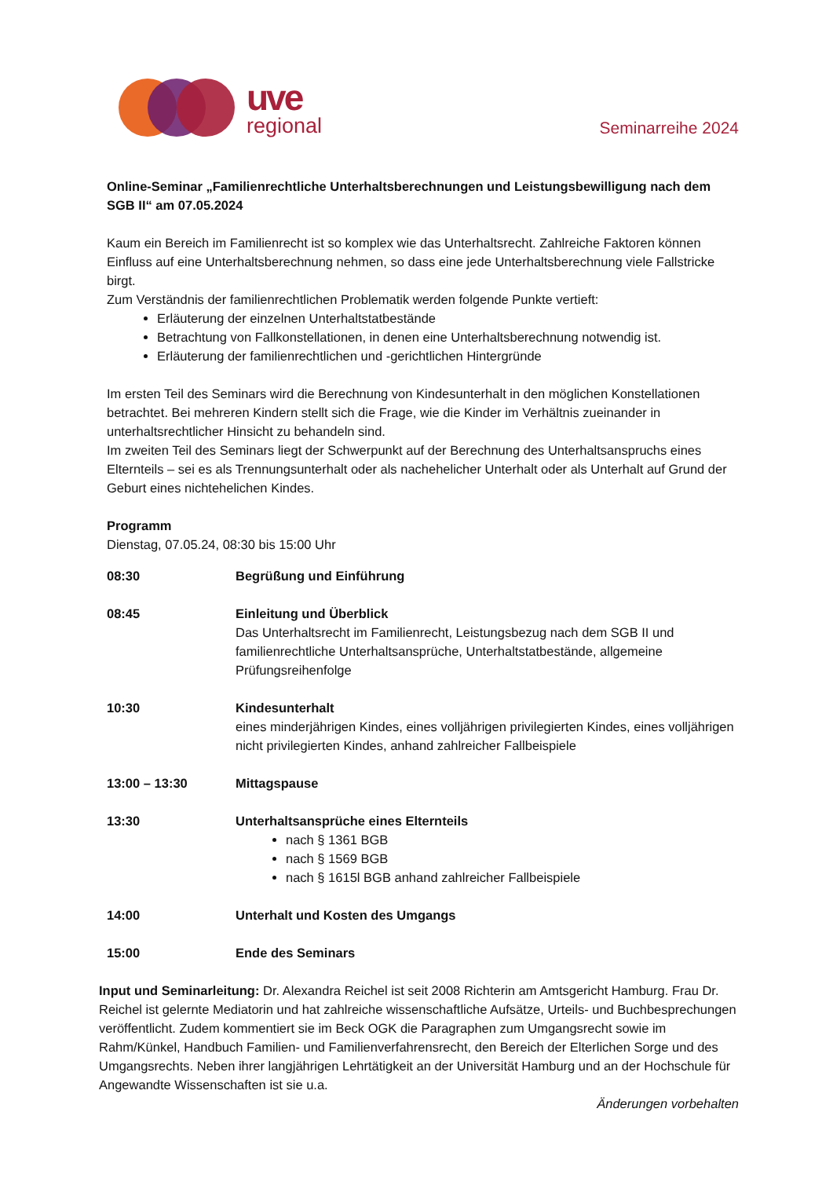uve
regional
Seminarreihe 2024
Online-Seminar „Familienrechtliche Unterhaltsberechnungen und Leistungsbewilligung nach dem SGB II“ am 07.05.2024
Kaum ein Bereich im Familienrecht ist so komplex wie das Unterhaltsrecht. Zahlreiche Faktoren können Einfluss auf eine Unterhaltsberechnung nehmen, so dass eine jede Unterhaltsberechnung viele Fallstricke birgt.
Zum Verständnis der familienrechtlichen Problematik werden folgende Punkte vertieft:
Erläuterung der einzelnen Unterhaltstatbestände
Betrachtung von Fallkonstellationen, in denen eine Unterhaltsberechnung notwendig ist.
Erläuterung der familienrechtlichen und -gerichtlichen Hintergründe
Im ersten Teil des Seminars wird die Berechnung von Kindesunterhalt in den möglichen Konstellationen betrachtet. Bei mehreren Kindern stellt sich die Frage, wie die Kinder im Verhältnis zueinander in unterhaltsrechtlicher Hinsicht zu behandeln sind.
Im zweiten Teil des Seminars liegt der Schwerpunkt auf der Berechnung des Unterhaltsanspruchs eines Elternteils – sei es als Trennungsunterhalt oder als nachehelicher Unterhalt oder als Unterhalt auf Grund der Geburt eines nichtehelichen Kindes.
Programm
Dienstag, 07.05.24, 08:30 bis 15:00 Uhr
| 08:30 | Begrüßung und Einführung |
| 08:45 | Einleitung und Überblick Das Unterhaltsrecht im Familienrecht, Leistungsbezug nach dem SGB II und familienrechtliche Unterhaltsansprüche, Unterhaltstatbestände, allgemeine Prüfungsreihenfolge |
| 10:30 | Kindesunterhalt eines minderjährigen Kindes, eines volljährigen privilegierten Kindes, eines volljährigen nicht privilegierten Kindes, anhand zahlreicher Fallbeispiele |
| 13:00 – 13:30 | Mittagspause |
| 13:30 | Unterhaltsansprüche eines Elternteils nach § 1361 BGB nach § 1569 BGB nach § 1615l BGB anhand zahlreicher Fallbeispiele |
| 14:00 | Unterhalt und Kosten des Umgangs |
| 15:00 | Ende des Seminars |
Input und Seminarleitung: Dr. Alexandra Reichel ist seit 2008 Richterin am Amtsgericht Hamburg. Frau Dr. Reichel ist gelernte Mediatorin und hat zahlreiche wissenschaftliche Aufsätze, Urteils- und Buchbesprechungen veröffentlicht. Zudem kommentiert sie im Beck OGK die Paragraphen zum Umgangsrecht sowie im Rahm/Künkel, Handbuch Familien- und Familienverfahrensrecht, den Bereich der Elterlichen Sorge und des Umgangsrechts. Neben ihrer langjährigen Lehrtätigkeit an der Universität Hamburg und an der Hochschule für Angewandte Wissenschaften ist sie u.a.
Änderungen vorbehalten